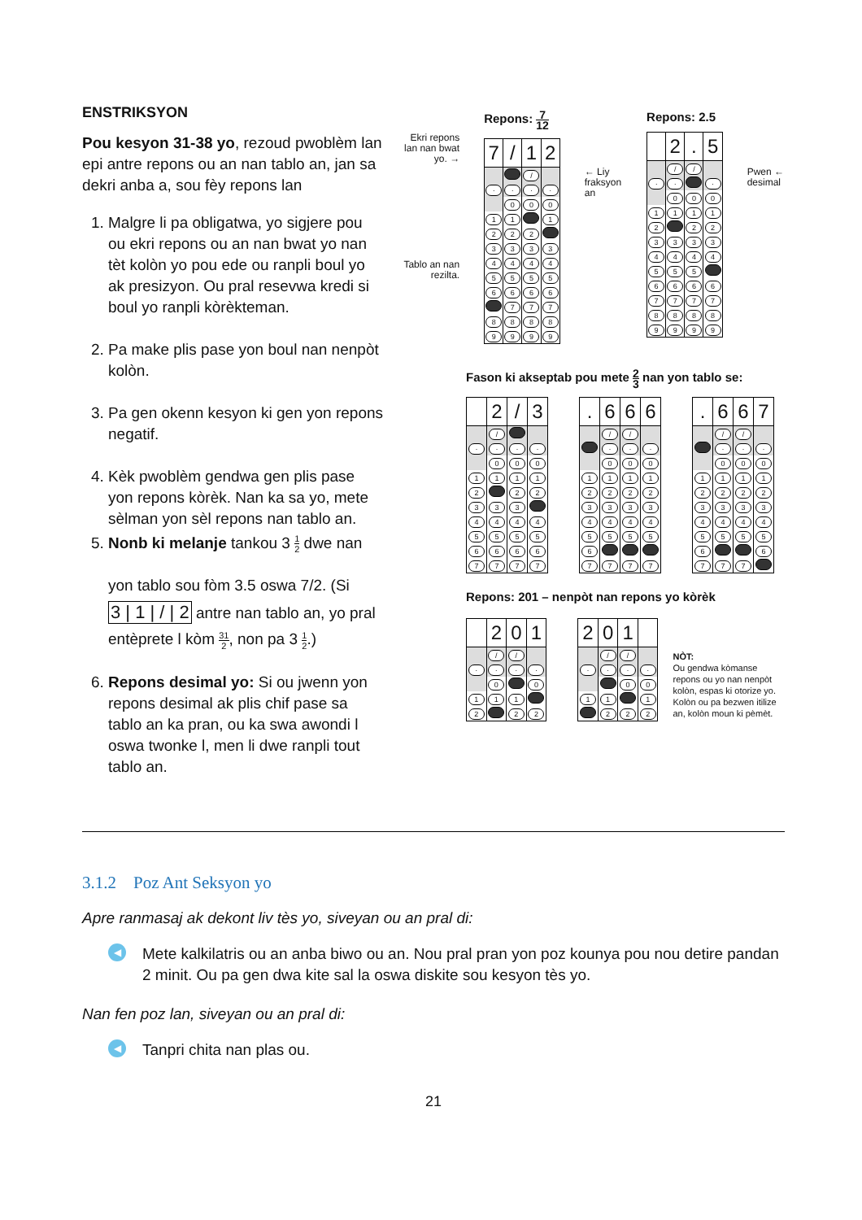ENSTRIKSYON
Pou kesyon 31-38 yo, rezoud pwoblèm lan epi antre repons ou an nan tablo an, jan sa dekri anba a, sou fèy repons lan
1. Malgre li pa obligatwa, yo sigjere pou ou ekri repons ou an nan bwat yo nan tèt kolòn yo pou ede ou ranpli boul yo ak presizyon. Ou pral resevwa kredi si boul yo ranpli kòrèkteman.
2. Pa make plis pase yon boul nan nenpòt kolòn.
3. Pa gen okenn kesyon ki gen yon repons negatif.
4. Kèk pwoblèm gendwa gen plis pase yon repons kòrèk. Nan ka sa yo, mete sèlman yon sèl repons nan tablo an.
5. Nonb ki melanje tankou 3 1 2 dwe nan
yon tablo sou fòm 3.5 oswa 7/2. (Si
3 | 1 | / | 2 antre nan tablo an, yo pral
entèprete l kòm 31 2, non pa 3 1 2.)
6. Repons desimal yo: Si ou jwenn yon repons desimal ak plis chif pase sa tablo an ka pran, ou ka swa awondi l oswa twonke l, men li dwe ranpli tout tablo an.
Ekri repons lan nan bwat yo. →
Tablo an nan rezilta.
Repons: 7 12
| 7 | / | 1 | 2 |
| | | / | |
| · | · | · | · |
| | 0 | 0 | 0 |
| 1 | 1 | | 1 |
| 2 | 2 | 2 | |
| 3 | 3 | 3 | 3 |
| 4 | 4 | 4 | 4 |
| 5 | 5 | 5 | 5 |
| 6 | 6 | 6 | 6 |
| | 7 | 7 | 7 |
| 8 | 8 | 8 | 8 |
| 9 | 9 | 9 | 9 |
← Liy fraksyon an
Repons: 2.5
| | 2 | . | 5 |
| | / | / | |
| · | · | | · |
| | 0 | 0 | 0 |
| 1 | 1 | 1 | 1 |
| 2 | | 2 | 2 |
| 3 | 3 | 3 | 3 |
| 4 | 4 | 4 | 4 |
| 5 | 5 | 5 | |
| 6 | 6 | 6 | 6 |
| 7 | 7 | 7 | 7 |
| 8 | 8 | 8 | 8 |
| 9 | 9 | 9 | 9 |
Pwen ← desimal
Fason ki akseptab pou mete 2 3 nan yon tablo se:
| | 2 | / | 3 |
| | / | | |
| · | · | · | · |
| | 0 | 0 | 0 |
| 1 | 1 | 1 | 1 |
| 2 | | 2 | 2 |
| 3 | 3 | 3 | |
| 4 | 4 | 4 | 4 |
| 5 | 5 | 5 | 5 |
| 6 | 6 | 6 | 6 |
| 7 | 7 | 7 | 7 |
| . | 6 | 6 | 6 |
| | / | / | |
| | · | · | · |
| | 0 | 0 | 0 |
| 1 | 1 | 1 | 1 |
| 2 | 2 | 2 | 2 |
| 3 | 3 | 3 | 3 |
| 4 | 4 | 4 | 4 |
| 5 | 5 | 5 | 5 |
| 6 | | | |
| 7 | 7 | 7 | 7 |
| . | 6 | 6 | 7 |
| | / | / | |
| | · | · | · |
| | 0 | 0 | 0 |
| 1 | 1 | 1 | 1 |
| 2 | 2 | 2 | 2 |
| 3 | 3 | 3 | 3 |
| 4 | 4 | 4 | 4 |
| 5 | 5 | 5 | 5 |
| 6 | | | 6 |
| 7 | 7 | 7 | |
Repons: 201 – nenpòt nan repons yo kòrèk
| | 2 | 0 | 1 |
| | / | / | |
| · | · | · | · |
| | 0 | | 0 |
| 1 | 1 | 1 | |
| 2 | | 2 | 2 |
| 2 | 0 | 1 | |
| | / | / | |
| · | · | · | · |
| | | 0 | 0 |
| 1 | 1 | | 1 |
| | 2 | 2 | 2 |
NÒT:
Ou gendwa kòmanse repons ou yo nan nenpòt kolòn, espas ki otorize yo. Kolòn ou pa bezwen itilize an, kolòn moun ki pèmèt.
3.1.2 Poz Ant Seksyon yo
Apre ranmasaj ak dekont liv tès yo, siveyan ou an pral di:
◀
Mete kalkilatris ou an anba biwo ou an. Nou pral pran yon poz kounya pou nou detire pandan 2 minit. Ou pa gen dwa kite sal la oswa diskite sou kesyon tès yo.
Nan fen poz lan, siveyan ou an pral di:
◀
Tanpri chita nan plas ou.
21